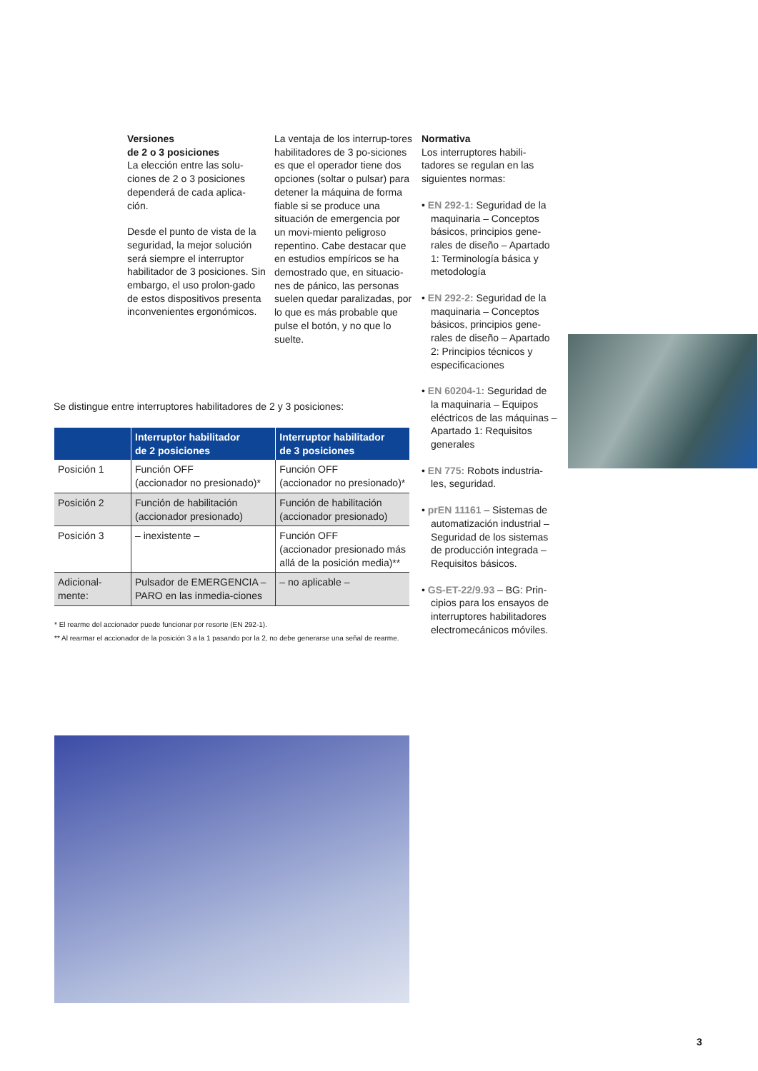Versiones
de 2 o 3 posiciones
La elección entre las solu-ciones de 2 o 3 posiciones dependerá de cada aplica-ción.
Desde el punto de vista de la seguridad, la mejor solución será siempre el interruptor habilitador de 3 posiciones. Sin embargo, el uso prolon-gado de estos dispositivos presenta inconvenientes ergonómicos.
La ventaja de los interrup-tores habilitadores de 3 po-siciones es que el operador tiene dos opciones (soltar o pulsar) para detener la máquina de forma fiable si se produce una situación de emergencia por un movi-miento peligroso repentino. Cabe destacar que en estudios empíricos se ha demostrado que, en situacio-nes de pánico, las personas suelen quedar paralizadas, por lo que es más probable que pulse el botón, y no que lo suelte.
Normativa
Los interruptores habili-tadores se regulan en las siguientes normas:
• EN 292-1: Seguridad de la maquinaria – Conceptos básicos, principios gene-rales de diseño – Apartado 1: Terminología básica y metodología
• EN 292-2: Seguridad de la maquinaria – Conceptos básicos, principios gene-rales de diseño – Apartado 2: Principios técnicos y especificaciones
• EN 60204-1: Seguridad de la maquinaria – Equipos eléctricos de las máquinas – Apartado 1: Requisitos generales
• EN 775: Robots industria-les, seguridad.
• prEN 11161 – Sistemas de automatización industrial – Seguridad de los sistemas de producción integrada – Requisitos básicos.
• GS-ET-22/9.93 – BG: Prin-cipios para los ensayos de interruptores habilitadores electromecánicos móviles.
Se distingue entre interruptores habilitadores de 2 y 3 posiciones:
| | Interruptor habilitador de 2 posiciones | Interruptor habilitador de 3 posiciones |
| --- | --- | --- |
| Posición 1 | Función OFF (accionador no presionado)* | Función OFF (accionador no presionado)* |
| Posición 2 | Función de habilitación (accionador presionado) | Función de habilitación (accionador presionado) |
| Posición 3 | – inexistente – | Función OFF (accionador presionado más allá de la posición media)** |
| Adicional- mente: | Pulsador de EMERGENCIA – PARO en las inmedia-ciones | – no aplicable – |
* El rearme del accionador puede funcionar por resorte (EN 292-1).
** Al rearmar el accionador de la posición 3 a la 1 pasando por la 2, no debe generarse una señal de rearme.
3